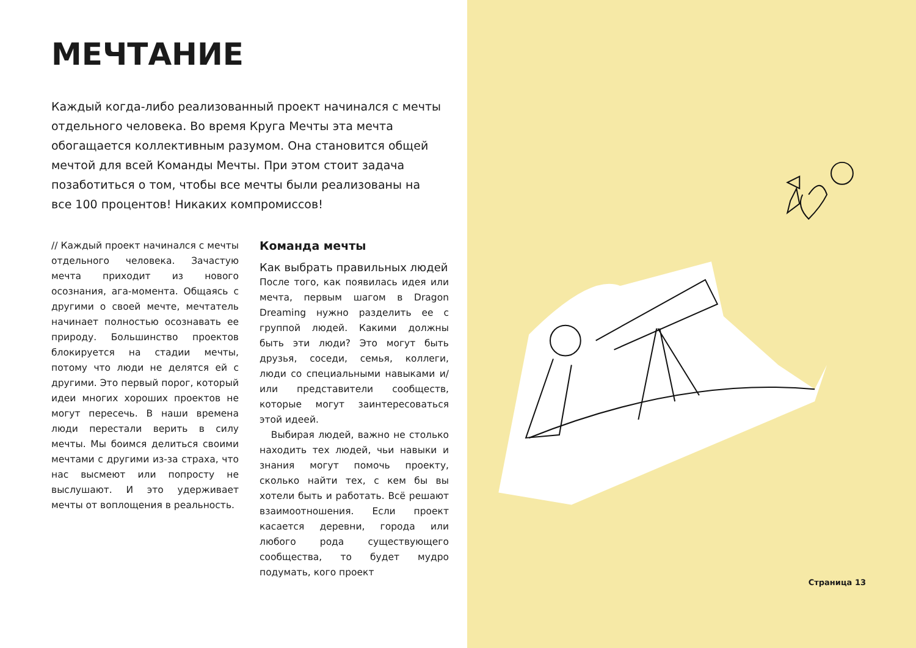МЕЧТАНИЕ
Каждый когда-либо реализованный проект начинался с мечты отдельного человека. Во время Круга Мечты эта мечта обогащается коллективным разумом. Она становится общей мечтой для всей Команды Мечты. При этом стоит задача позаботиться о том, чтобы все мечты были реализованы на все 100 процентов! Никаких компромиссов!
// Каждый проект начинался с мечты отдельного человека. Зачастую мечта приходит из нового осознания, ага-момента. Общаясь с другими о своей мечте, мечтатель начинает полностью осознавать ее природу. Большинство проектов блокируется на стадии мечты, потому что люди не делятся ей с другими. Это первый порог, который идеи многих хороших проектов не могут пересечь. В наши времена люди перестали верить в силу мечты. Мы боимся делиться своими мечтами с другими из-за страха, что нас высмеют или попросту не выслушают. И это удерживает мечты от воплощения в реальность.
Команда мечты
Как выбрать правильных людей
После того, как появилась идея или мечта, первым шагом в Dragon Dreaming нужно разделить ее с группой людей. Какими должны быть эти люди? Это могут быть друзья, соседи, семья, коллеги, люди со специальными навыками и/или представители сообществ, которые могут заинтересоваться этой идеей.
Выбирая людей, важно не столько находить тех людей, чьи навыки и знания могут помочь проекту, сколько найти тех, с кем бы вы хотели быть и работать. Всё решают взаимоотношения. Если проект касается деревни, города или любого рода существующего сообщества, то будет мудро подумать, кого проект
Страница 13